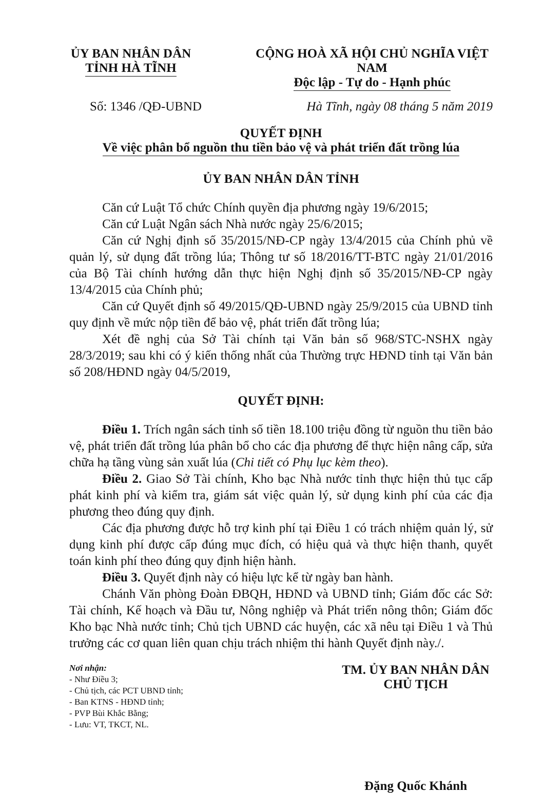ỦY BAN NHÂN DÂN
TỈNH HÀ TĨNH
CỘNG HOÀ XÃ HỘI CHỦ NGHĨA VIỆT NAM
Độc lập - Tự do - Hạnh phúc
Số: 1346 /QĐ-UBND Hà Tĩnh, ngày 08 tháng 5 năm 2019
QUYẾT ĐỊNH
Về việc phân bổ nguồn thu tiền bảo vệ và phát triển đất trồng lúa
ỦY BAN NHÂN DÂN TỈNH
Căn cứ Luật Tổ chức Chính quyền địa phương ngày 19/6/2015;
Căn cứ Luật Ngân sách Nhà nước ngày 25/6/2015;
Căn cứ Nghị định số 35/2015/NĐ-CP ngày 13/4/2015 của Chính phủ về quản lý, sử dụng đất trồng lúa; Thông tư số 18/2016/TT-BTC ngày 21/01/2016 của Bộ Tài chính hướng dẫn thực hiện Nghị định số 35/2015/NĐ-CP ngày 13/4/2015 của Chính phủ;
Căn cứ Quyết định số 49/2015/QĐ-UBND ngày 25/9/2015 của UBND tỉnh quy định về mức nộp tiền để bảo vệ, phát triển đất trồng lúa;
Xét đề nghị của Sở Tài chính tại Văn bản số 968/STC-NSHX ngày 28/3/2019; sau khi có ý kiến thống nhất của Thường trực HĐND tỉnh tại Văn bản số 208/HĐND ngày 04/5/2019,
QUYẾT ĐỊNH:
Điều 1. Trích ngân sách tỉnh số tiền 18.100 triệu đồng từ nguồn thu tiền bảo vệ, phát triển đất trồng lúa phân bổ cho các địa phương để thực hiện nâng cấp, sửa chữa hạ tầng vùng sản xuất lúa (Chi tiết có Phụ lục kèm theo).
Điều 2. Giao Sở Tài chính, Kho bạc Nhà nước tỉnh thực hiện thủ tục cấp phát kinh phí và kiểm tra, giám sát việc quản lý, sử dụng kinh phí của các địa phương theo đúng quy định.
Các địa phương được hỗ trợ kinh phí tại Điều 1 có trách nhiệm quản lý, sử dụng kinh phí được cấp đúng mục đích, có hiệu quả và thực hiện thanh, quyết toán kinh phí theo đúng quy định hiện hành.
Điều 3. Quyết định này có hiệu lực kể từ ngày ban hành.
Chánh Văn phòng Đoàn ĐBQH, HĐND và UBND tỉnh; Giám đốc các Sở: Tài chính, Kế hoạch và Đầu tư, Nông nghiệp và Phát triển nông thôn; Giám đốc Kho bạc Nhà nước tỉnh; Chủ tịch UBND các huyện, các xã nêu tại Điều 1 và Thủ trưởng các cơ quan liên quan chịu trách nhiệm thi hành Quyết định này./.
Nơi nhận:
- Như Điều 3;
- Chủ tịch, các PCT UBND tỉnh;
- Ban KTNS - HĐND tỉnh;
- PVP Bùi Khắc Bằng;
- Lưu: VT, TKCT, NL.
TM. ỦY BAN NHÂN DÂN
CHỦ TỊCH
Đặng Quốc Khánh